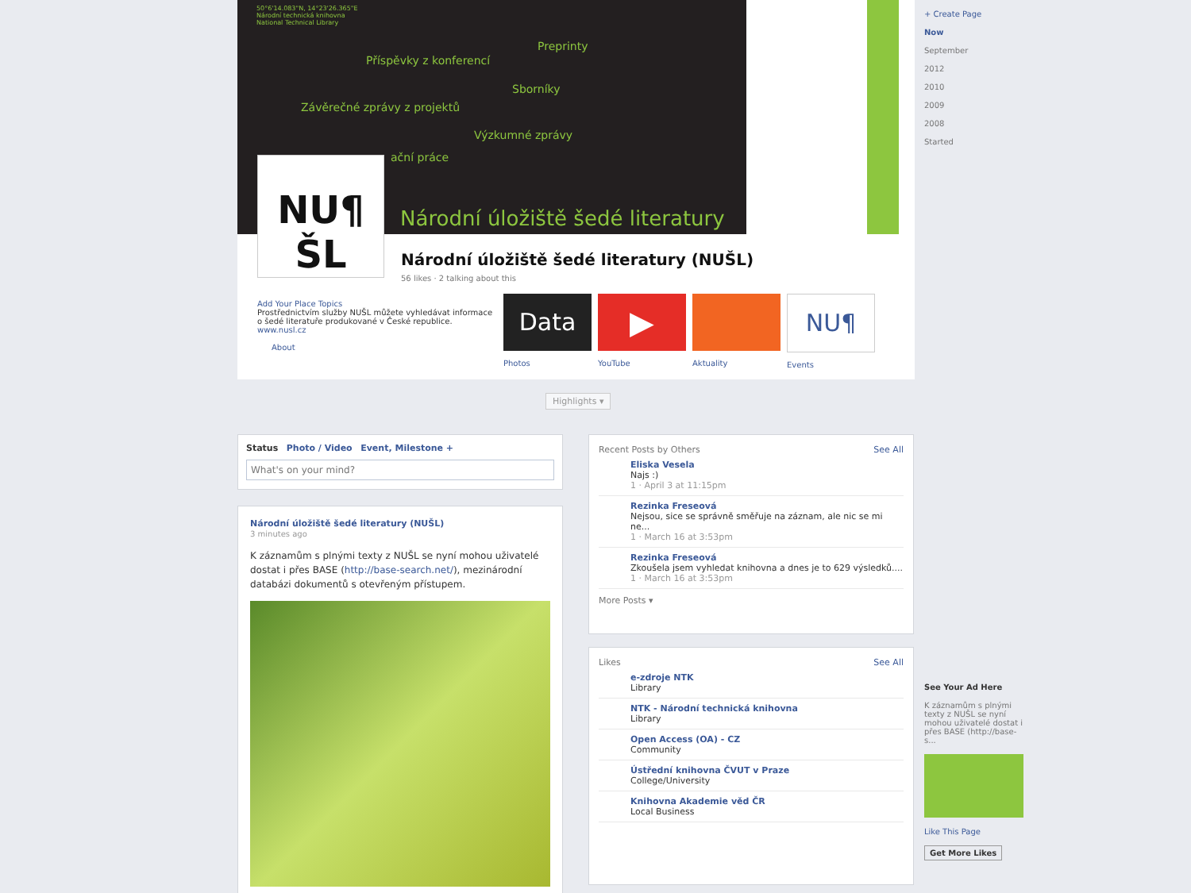50°6'14.083"N, 14°23'26.365"E
Národní technická knihovna
National Technical Library
Preprinty
Příspěvky z konferencí
Sborníky
Závěrečné zprávy z projektů
Výzkumné zprávy
ační práce
Národní úložiště šedé literatury
NU¶
ŠL
Národní úložiště šedé literatury (NUŠL)
56 likes · 2 talking about this
Add Your Place Topics
Prostřednictvím služby NUŠL můžete vyhledávat informace o šedé literatuře produkované v České republice. www.nusl.cz
About
Data
Photos
▶
YouTube
Aktuality
NU¶
Events
Highlights ▾
Status Photo / Video Event, Milestone +
What's on your mind?
Národní úložiště šedé literatury (NUŠL)
3 minutes ago
K záznamům s plnými texty z NUŠL se nyní mohou uživatelé dostat i přes BASE (http://base-search.net/), mezinárodní databázi dokumentů s otevřeným přístupem.
Recent Posts by Others See All
Eliska Vesela
Najs :)
1 · April 3 at 11:15pm
Rezinka Freseová
Nejsou, sice se správně směřuje na záznam, ale nic se mi ne...
1 · March 16 at 3:53pm
Rezinka Freseová
Zkoušela jsem vyhledat knihovna a dnes je to 629 výsledků....
1 · March 16 at 3:53pm
More Posts ▾
Likes See All
e-zdroje NTK
Library
NTK - Národní technická knihovna
Library
Open Access (OA) - CZ
Community
Ústřední knihovna ČVUT v Praze
College/University
Knihovna Akademie věd ČR
Local Business
+ Create Page
Now
September
2012
2010
2009
2008
Started
See Your Ad Here
K záznamům s plnými texty z NUŠL se nyní mohou uživatelé dostat i přes BASE (http://base-s...
Like This Page
Get More Likes